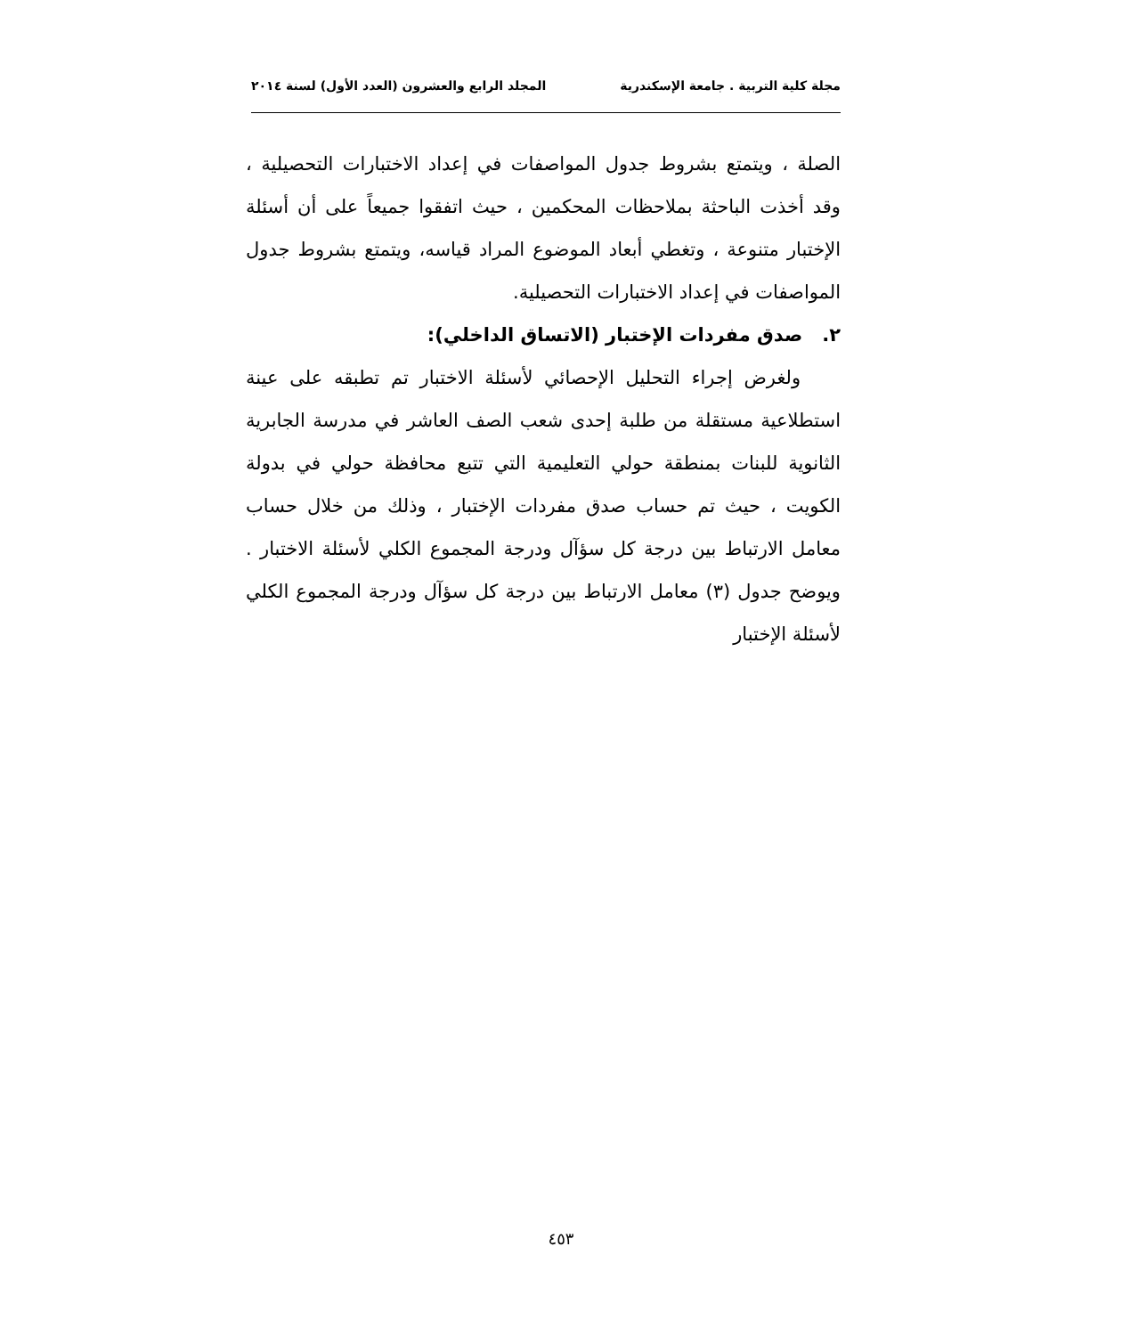مجلة كلية التربية . جامعة الإسكندرية المجلد الرابع والعشرون (العدد الأول) لسنة ٢٠١٤
الصلة ، ويتمتع بشروط جدول المواصفات في إعداد الاختبارات التحصيلية ، وقد أخذت الباحثة بملاحظات المحكمين ، حيث اتفقوا جميعاً على أن أسئلة الإختبار متنوعة ، وتغطي أبعاد الموضوع المراد قياسه، ويتمتع بشروط جدول المواصفات في إعداد الاختبارات التحصيلية.
٢. صدق مفردات الإختبار (الاتساق الداخلي):
ولغرض إجراء التحليل الإحصائي لأسئلة الاختبار تم تطبقه على عينة استطلاعية مستقلة من طلبة إحدى شعب الصف العاشر في مدرسة الجابرية الثانوية للبنات بمنطقة حولي التعليمية التي تتبع محافظة حولي في بدولة الكويت ، حيث تم حساب صدق مفردات الإختبار ، وذلك من خلال حساب معامل الارتباط بين درجة كل سؤآل ودرجة المجموع الكلي لأسئلة الاختبار . ويوضح جدول (٣) معامل الارتباط بين درجة كل سؤآل ودرجة المجموع الكلي لأسئلة الإختبار
٤٥٣